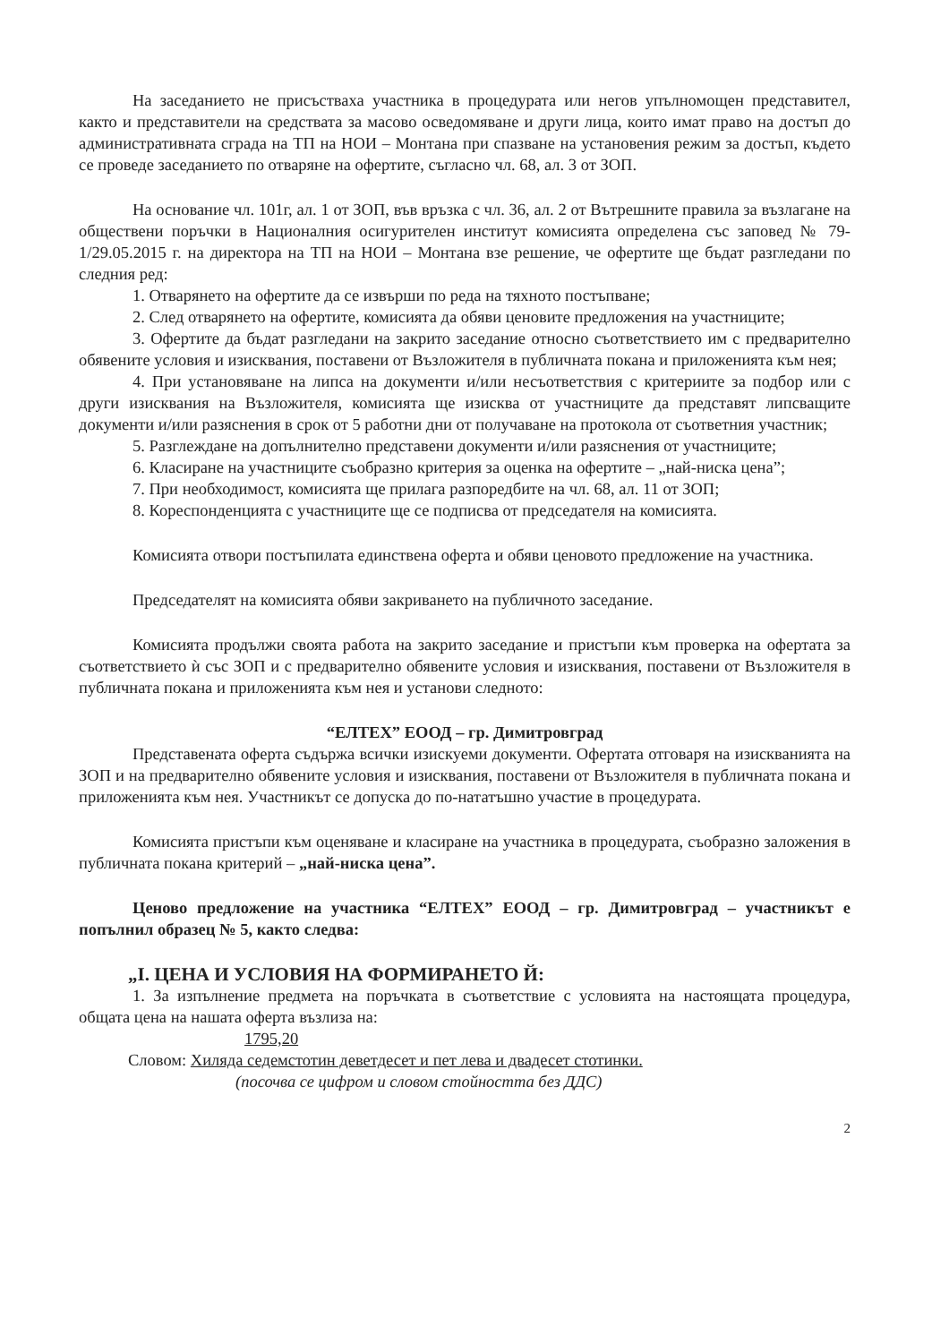На заседанието не присъстваха участника в процедурата или негов упълномощен представител, както и представители на средствата за масово осведомяване и други лица, които имат право на достъп до административната сграда на ТП на НОИ – Монтана при спазване на установения режим за достъп, където се проведе заседанието по отваряне на офертите, съгласно чл. 68, ал. 3 от ЗОП.
На основание чл. 101г, ал. 1 от ЗОП, във връзка с чл. 36, ал. 2 от Вътрешните правила за възлагане на обществени поръчки в Националния осигурителен институт комисията определена със заповед № 79-1/29.05.2015 г. на директора на ТП на НОИ – Монтана взе решение, че офертите ще бъдат разгледани по следния ред:
1. Отварянето на офертите да се извърши по реда на тяхното постъпване;
2. След отварянето на офертите, комисията да обяви ценовите предложения на участниците;
3. Офертите да бъдат разгледани на закрито заседание относно съответствието им с предварително обявените условия и изисквания, поставени от Възложителя в публичната покана и приложенията към нея;
4. При установяване на липса на документи и/или несъответствия с критериите за подбор или с други изисквания на Възложителя, комисията ще изисква от участниците да представят липсващите документи и/или разяснения в срок от 5 работни дни от получаване на протокола от съответния участник;
5. Разглеждане на допълнително представени документи и/или разяснения от участниците;
6. Класиране на участниците съобразно критерия за оценка на офертите – „най-ниска цена”;
7. При необходимост, комисията ще прилага разпоредбите на чл. 68, ал. 11 от ЗОП;
8. Кореспонденцията с участниците ще се подписва от председателя на комисията.
Комисията отвори постъпилата единствена оферта и обяви ценовото предложение на участника.
Председателят на комисията обяви закриването на публичното заседание.
Комисията продължи своята работа на закрито заседание и пристъпи към проверка на офертата за съответствието ѝ със ЗОП и с предварително обявените условия и изисквания, поставени от Възложителя в публичната покана и приложенията към нея и установи следното:
“ЕЛТЕХ” ЕООД – гр. Димитровград
Представената оферта съдържа всички изискуеми документи. Офертата отговаря на изискванията на ЗОП и на предварително обявените условия и изисквания, поставени от Възложителя в публичната покана и приложенията към нея. Участникът се допуска до по-нататъшно участие в процедурата.
Комисията пристъпи към оценяване и класиране на участника в процедурата, съобразно заложения в публичната покана критерий – „най-ниска цена”.
Ценово предложение на участника “ЕЛТЕХ” ЕООД – гр. Димитровград – участникът е попълнил образец № 5, както следва:
„I. ЦЕНА И УСЛОВИЯ НА ФОРМИРАНЕТО Й:
1. За изпълнение предмета на поръчката в съответствие с условията на настоящата процедура, общата цена на нашата оферта възлиза на:
1795,20
Словом: Хиляда седемстотин деветдесет и пет лева и двадесет стотинки.
(посочва се цифром и словом стойността без ДДС)
2